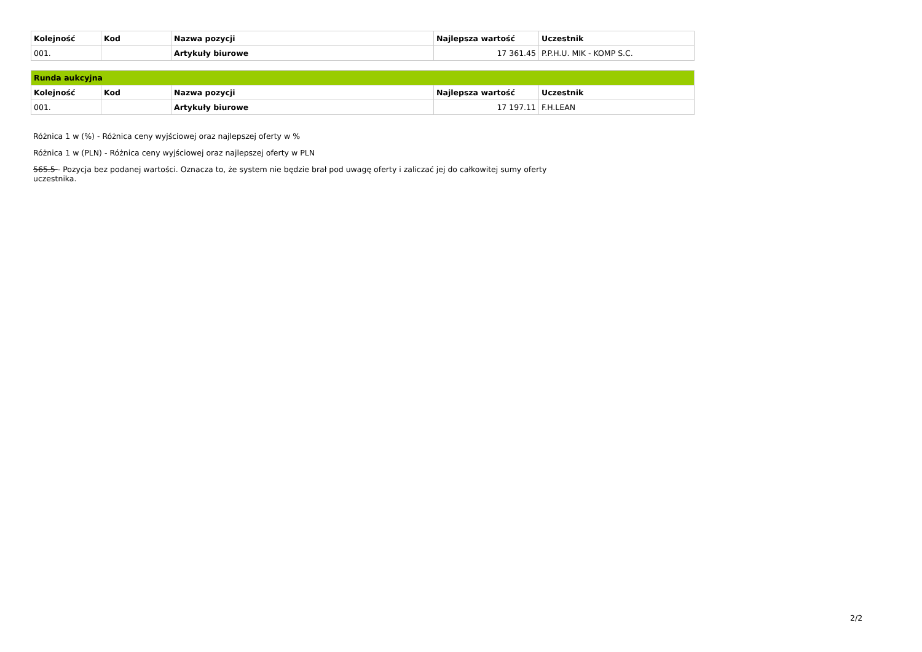| Kolejność | Kod | Nazwa pozycji | Najlepsza wartość | Uczestnik |
| --- | --- | --- | --- | --- |
| 001. | | Artykuły biurowe | 17 361.45 | P.P.H.U. MIK - KOMP S.C. |
| Runda aukcyjna | | | | |
| Kolejność | Kod | Nazwa pozycji | Najlepsza wartość | Uczestnik |
| 001. | | Artykuły biurowe | 17 197.11 | F.H.LEAN |
Różnica 1 w (%) - Różnica ceny wyjściowej oraz najlepszej oferty w %
Różnica 1 w (PLN) - Różnica ceny wyjściowej oraz najlepszej oferty w PLN
565.5 - Pozycja bez podanej wartości. Oznacza to, że system nie będzie brał pod uwagę oferty i zaliczać jej do całkowitej sumy oferty uczestnika.
2/2